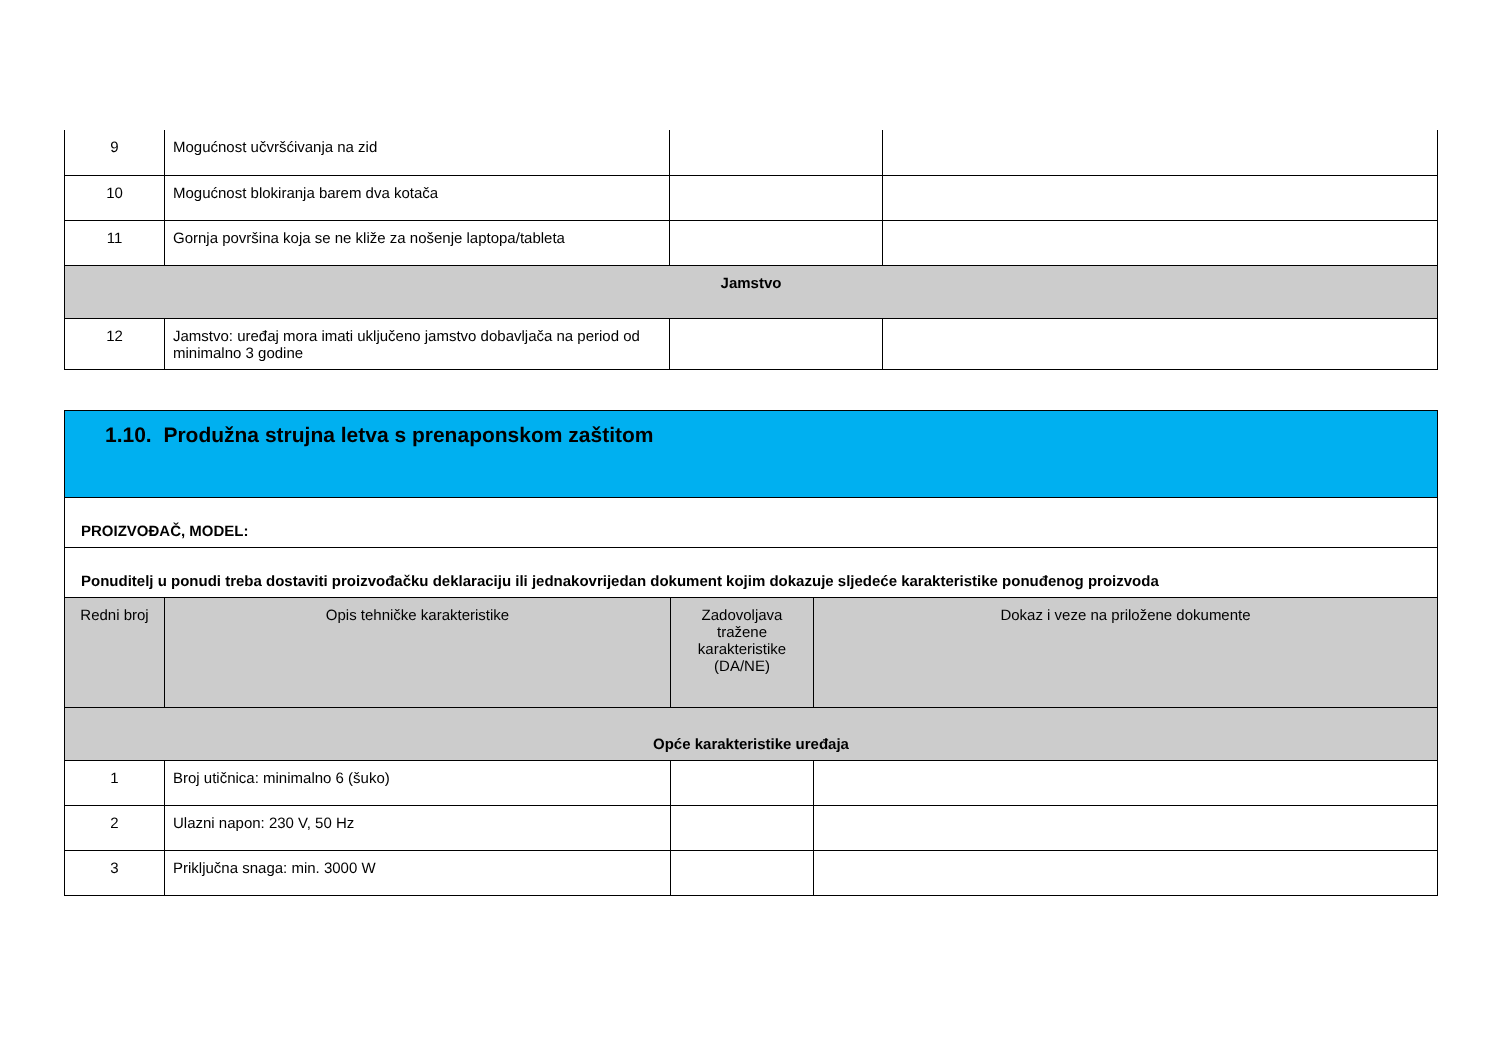| 9 | Mogućnost učvršćivanja na zid | | |
| 10 | Mogućnost blokiranja barem dva kotača | | |
| 11 | Gornja površina koja se ne kliže za nošenje laptopa/tableta | | |
| Jamstvo | | | |
| 12 | Jamstvo: uređaj mora imati uključeno jamstvo dobavljača na period od minimalno 3 godine | | |
| 1.10. Produžna strujna letva s prenaponskom zaštitom | | | |
| PROIZVOĐAČ, MODEL: | | | |
| Ponuditelj u ponudi treba dostaviti proizvođačku deklaraciju ili jednakovrijedan dokument kojim dokazuje sljedeće karakteristike ponuđenog proizvoda | | | |
| Redni broj | Opis tehničke karakteristike | Zadovoljava tražene karakteristike (DA/NE) | Dokaz i veze na priložene dokumente |
| Opće karakteristike uređaja | | | |
| 1 | Broj utičnica: minimalno 6 (šuko) | | |
| 2 | Ulazni napon: 230 V, 50 Hz | | |
| 3 | Priključna snaga: min. 3000 W | | |